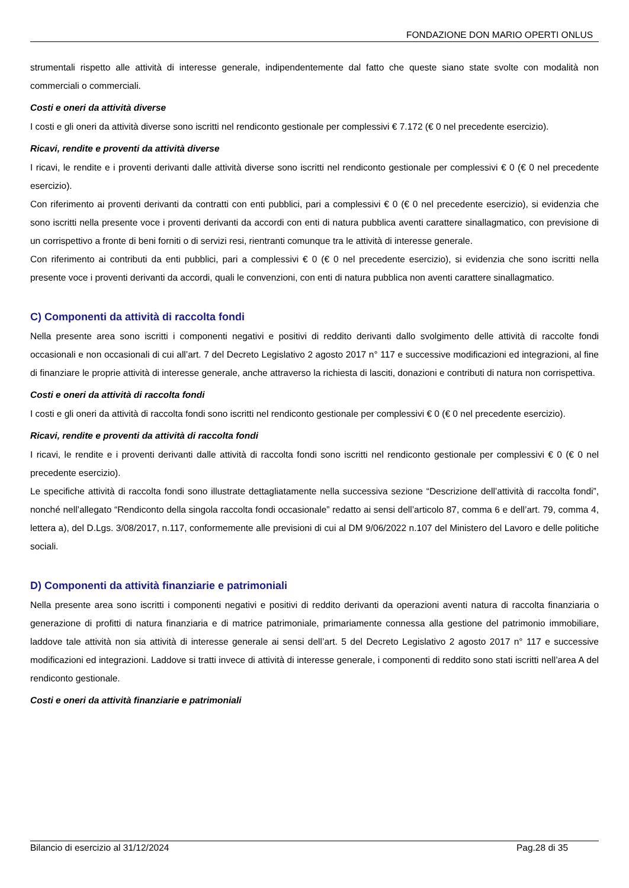FONDAZIONE DON MARIO OPERTI ONLUS
strumentali rispetto alle attività di interesse generale, indipendentemente dal fatto che queste siano state svolte con modalità non commerciali o commerciali.
Costi e oneri da attività diverse
I costi e gli oneri da attività diverse sono iscritti nel rendiconto gestionale per complessivi € 7.172 (€ 0 nel precedente esercizio).
Ricavi, rendite e proventi da attività diverse
I ricavi, le rendite e i proventi derivanti dalle attività diverse sono iscritti nel rendiconto gestionale per complessivi € 0 (€ 0 nel precedente esercizio).
Con riferimento ai proventi derivanti da contratti con enti pubblici, pari a complessivi € 0 (€ 0 nel precedente esercizio), si evidenzia che sono iscritti nella presente voce i proventi derivanti da accordi con enti di natura pubblica aventi carattere sinallagmatico, con previsione di un corrispettivo a fronte di beni forniti o di servizi resi, rientranti comunque tra le attività di interesse generale.
Con riferimento ai contributi da enti pubblici, pari a complessivi € 0 (€ 0 nel precedente esercizio), si evidenzia che sono iscritti nella presente voce i proventi derivanti da accordi, quali le convenzioni, con enti di natura pubblica non aventi carattere sinallagmatico.
C) Componenti da attività di raccolta fondi
Nella presente area sono iscritti i componenti negativi e positivi di reddito derivanti dallo svolgimento delle attività di raccolte fondi occasionali e non occasionali di cui all’art. 7 del Decreto Legislativo 2 agosto 2017 n° 117 e successive modificazioni ed integrazioni, al fine di finanziare le proprie attività di interesse generale, anche attraverso la richiesta di lasciti, donazioni e contributi di natura non corrispettiva.
Costi e oneri da attività di raccolta fondi
I costi e gli oneri da attività di raccolta fondi sono iscritti nel rendiconto gestionale per complessivi € 0 (€ 0 nel precedente esercizio).
Ricavi, rendite e proventi da attività di raccolta fondi
I ricavi, le rendite e i proventi derivanti dalle attività di raccolta fondi sono iscritti nel rendiconto gestionale per complessivi € 0 (€ 0 nel precedente esercizio).
Le specifiche attività di raccolta fondi sono illustrate dettagliatamente nella successiva sezione “Descrizione dell’attività di raccolta fondi”, nonché nell’allegato “Rendiconto della singola raccolta fondi occasionale” redatto ai sensi dell’articolo 87, comma 6 e dell’art. 79, comma 4, lettera a), del D.Lgs. 3/08/2017, n.117, conformemente alle previsioni di cui al DM 9/06/2022 n.107 del Ministero del Lavoro e delle politiche sociali.
D) Componenti da attività finanziarie e patrimoniali
Nella presente area sono iscritti i componenti negativi e positivi di reddito derivanti da operazioni aventi natura di raccolta finanziaria o generazione di profitti di natura finanziaria e di matrice patrimoniale, primariamente connessa alla gestione del patrimonio immobiliare, laddove tale attività non sia attività di interesse generale ai sensi dell’art. 5 del Decreto Legislativo 2 agosto 2017 n° 117 e successive modificazioni ed integrazioni. Laddove si tratti invece di attività di interesse generale, i componenti di reddito sono stati iscritti nell’area A del rendiconto gestionale.
Costi e oneri da attività finanziarie e patrimoniali
Bilancio di esercizio al 31/12/2024 Pag.28 di 35